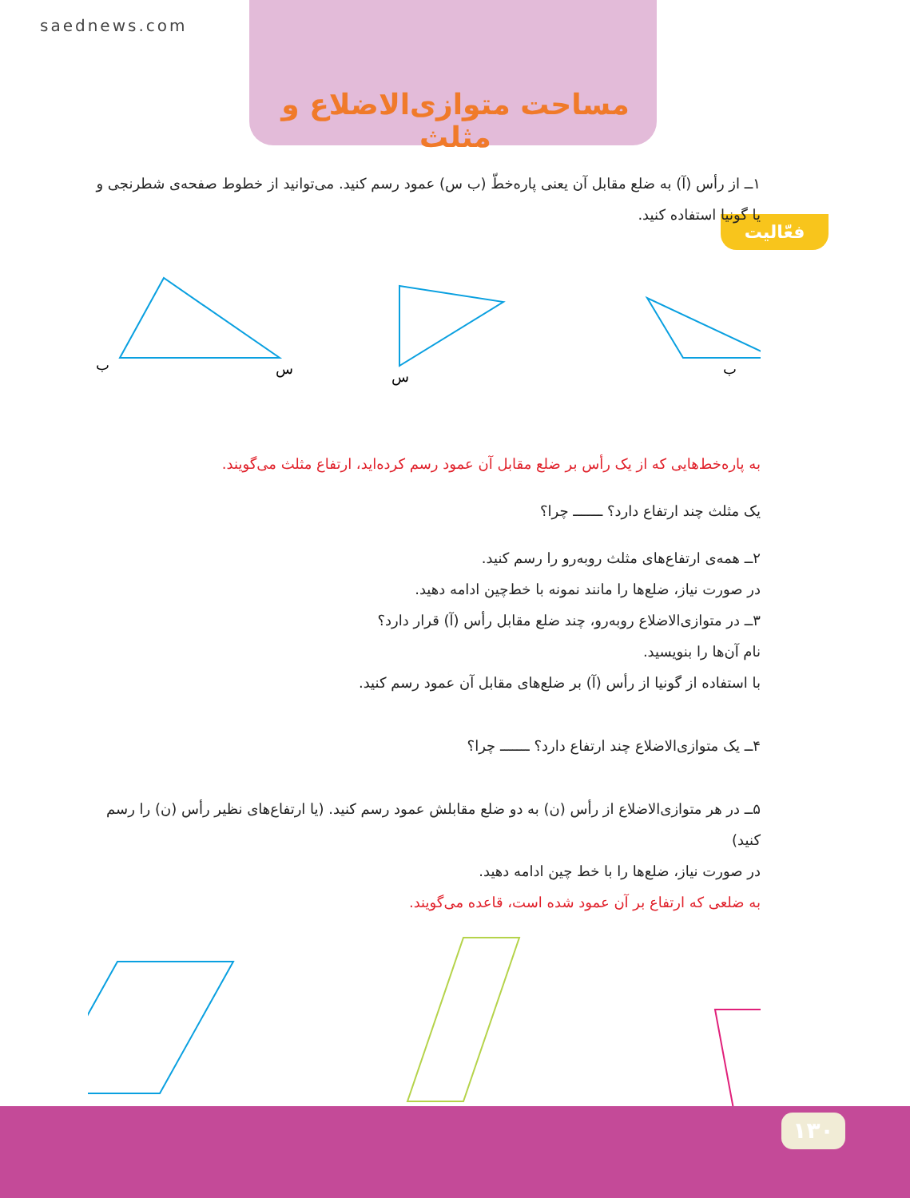saednews.com
مساحت متوازی‌الاضلاع و مثلث
فعّالیت
۱ــ از رأس (آ) به ضلع مقابل آن یعنی پاره‌خطّ (ب س) عمود رسم کنید. می‌توانید از خطوط صفحه‌ی شطرنجی و یا گونیا استفاده کنید.
ب
س
س
ب
به پاره‌خط‌هایی که از یک رأس بر ضلع مقابل آن عمود رسم کرده‌اید، ارتفاع مثلث می‌گویند.
یک مثلث چند ارتفاع دارد؟ ـــــــ چرا؟
۲ــ همه‌ی ارتفاع‌های مثلث روبه‌رو را رسم کنید.
در صورت نیاز، ضلع‌ها را مانند نمونه با خط‌چین ادامه دهید.
۳ــ در متوازی‌الاضلاع روبه‌رو، چند ضلع مقابل رأس (آ) قرار دارد؟
نام آن‌ها را بنویسید.
با استفاده از گونیا از رأس (آ) بر ضلع‌های مقابل آن عمود رسم کنید.
۴ــ یک متوازی‌الاضلاع چند ارتفاع دارد؟ ـــــــ چرا؟
۵ــ در هر متوازی‌الاضلاع از رأس (ن) به دو ضلع مقابلش عمود رسم کنید. (یا ارتفاع‌های نظیر رأس (ن) را رسم کنید)
در صورت نیاز، ضلع‌ها را با خط چین ادامه دهید.
به ضلعی که ارتفاع بر آن عمود شده است، قاعده می‌گویند.
۱۳۰